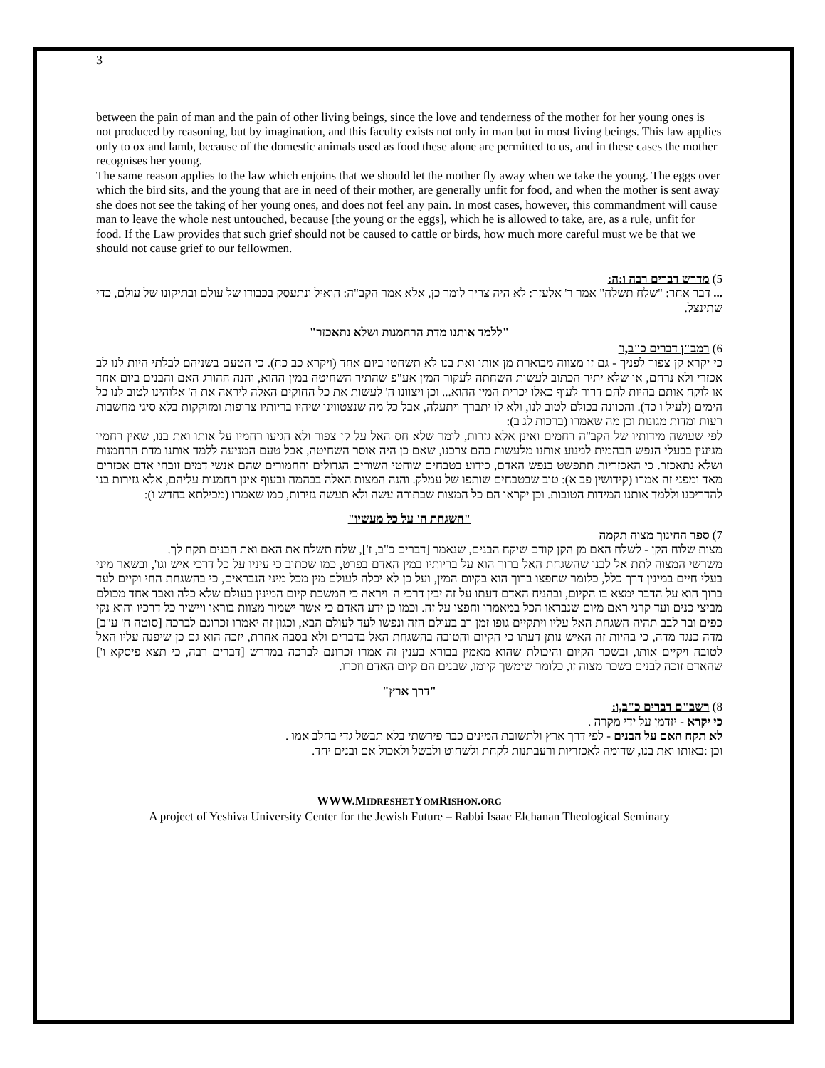3
between the pain of man and the pain of other living beings, since the love and tenderness of the mother for her young ones is not produced by reasoning, but by imagination, and this faculty exists not only in man but in most living beings. This law applies only to ox and lamb, because of the domestic animals used as food these alone are permitted to us, and in these cases the mother recognises her young.
The same reason applies to the law which enjoins that we should let the mother fly away when we take the young. The eggs over which the bird sits, and the young that are in need of their mother, are generally unfit for food, and when the mother is sent away she does not see the taking of her young ones, and does not feel any pain. In most cases, however, this commandment will cause man to leave the whole nest untouched, because [the young or the eggs], which he is allowed to take, are, as a rule, unfit for food. If the Law provides that such grief should not be caused to cattle or birds, how much more careful must we be that we should not cause grief to our fellowmen.
5) מדרש דברים רבה ו:ה:
... דבר אחר: "שלח תשלח" אמר ר' אלעזר: לא היה צריך לומר כן, אלא אמר הקב"ה: הואיל ונתעסק בכבודו של עולם ובתיקונו של עולם, כדי שתינצל.
"ללמד אותנו מדת הרחמנות ושלא נתאכזר"
6) רמב"ן דברים כ"ב,ו'
כי יקרא קן צפור לפניך - גם זו מצווה מבוארת מן אותו ואת בנו לא תשחטו ביום אחד (ויקרא כב כח). כי הטעם בשניהם לבלתי היות לנו לב אכזרי ולא נרחם, או שלא יתיר הכתוב לעשות השחתה לעקור המין אע"פ שהתיר השחיטה במין ההוא, והנה ההורג האם והבנים ביום אחד או לוקח אותם בהיות להם דרור לעוף כאלו יכרית המין ההוא... וכן ויצוונו ה' לעשות את כל החוקים האלה ליראה את ה' אלוהינו לטוב לנו כל הימים (לעיל ו כד). והכוונה בכולם לטוב לנו, ולא לו יתברך ויתעלה, אבל כל מה שנצטווינו שיהיו בריותיו צרופות ומזוקקות בלא סיגי מחשבות רעות ומדות מגונות וכן מה שאמרו (ברכות לג ב):
לפי שעושה מידותיו של הקב"ה רחמים ואינן אלא גזרות, לומר שלא חס האל על קן צפור ולא הגיעו רחמיו על אותו ואת בנו, שאין רחמיו מגיעין בבעלי הנפש הבהמית למנוע אותנו מלעשות בהם צרכנו, שאם כן היה אוסר השחיטה, אבל טעם המניעה ללמד אותנו מדת הרחמנות ושלא נתאכזר. כי האכזריות תתפשט בנפש האדם, כידוע בטבחים שוחטי השורים הגדולים והחמורים שהם אנשי דמים זובחי אדם אכזרים מאד ומפני זה אמרו (קידושין פב א): טוב שבטבחים שותפו של עמלק. והנה המצות האלה בבהמה ובעוף אינן רחמנות עליהם, אלא גזירות בנו להדריכנו וללמד אותנו המידות הטובות. וכן יקראו הם כל המצות שבתורה עשה ולא תעשה גזירות, כמו שאמרו (מכילתא בחדש ו):
"השגחת ה' על כל מעשיו"
7) ספר החינוך מצוה תקמה
מצות שלוח הקן - לשלח האם מן הקן קודם שיקח הבנים, שנאמר [דברים כ"ב, ז'], שלח תשלח את האם ואת הבנים תקח לך.
משרשי המצוה לתת אל לבנו שהשגחת האל ברוך הוא על בריותיו במין האדם בפרט, כמו שכתוב כי עיניו על כל דרכי איש וגו', ובשאר מיני בעלי חיים במינין דרך כלל, כלומר שחפצו ברוך הוא בקיום המין, ועל כן לא יכלה לעולם מין מכל מיני הנבראים, כי בהשגחת החי וקיים לעד ברוך הוא על הדבר ימצא בו הקיום, ובהניח האדם דעתו על זה יבין דרכי ה' ויראה כי המשכת קיום המינין בעולם שלא כלה ואבד אחד מכולם מביצי כנים ועד קרני ראם מיום שנבראו הכל במאמרו וחפצו על זה. וכמו כן ידע האדם כי אשר ישמור מצוות בוראו ויישיר כל דרכיו והוא נקי כפים ובר לבב תהיה השגחת האל עליו ויתקיים גופו זמן רב בעולם הזה ונפשו לעד לעולם הבא, וכגון זה יאמרו זכרונם לברכה [סוטה ח' ע"ב] מדה כנגד מדה, כי בהיות זה האיש נותן דעתו כי הקיום והטובה בהשגחת האל בדברים ולא בסבה אחרת, יזכה הוא גם כן שיפנה עליו האל לטובה ויקיים אותו, ובשכר הקיום והיכולת שהוא מאמין בבורא בענין זה אמרו זכרונם לברכה במדרש [דברים רבה, כי תצא פיסקא ו'] שהאדם זוכה לבנים בשכר מצוה זו, כלומר שימשך קיומו, שבנים הם קיום האדם וזכרו.
"דרך ארץ"
8) רשב"ם דברים כ"ב,ו:
כי יקרא - יזדמן על ידי מקרה .
לא תקח האם על הבנים - לפי דרך ארץ ולתשובת המינים כבר פירשתי בלא תבשל גדי בחלב אמו .
וכן :באותו ואת בנו, שדומה לאכזריות ורעבתנות לקחת ולשחוט ולבשל ולאכול אם ובנים יחד.
WWW.MIDRESHETYOMRISHON.ORG
A project of Yeshiva University Center for the Jewish Future – Rabbi Isaac Elchanan Theological Seminary